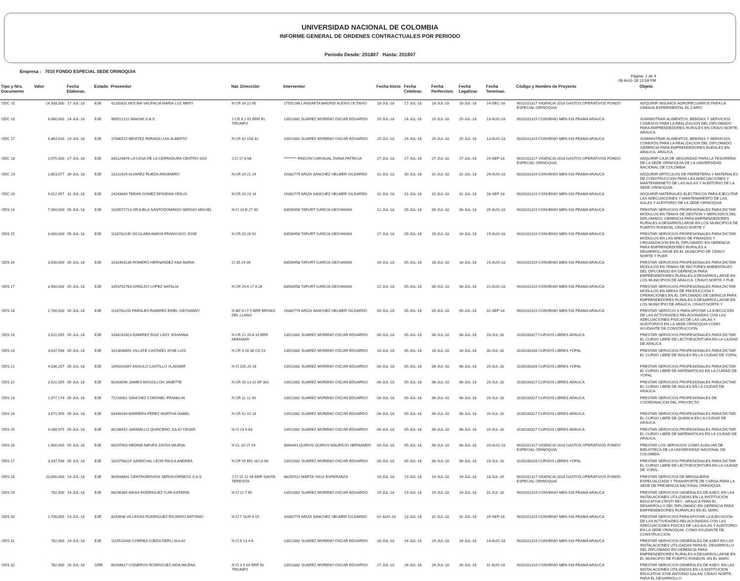UNIVERSIDAD NACIONAL DE COLOMBIA
INFORME GENERAL DE ORDENES CONTRACTUALES POR PERIODO
Periodo Desde: 201807 Hasta: 201807
Empresa : 7010 FONDO ESPECIAL SEDE ORINOQUIA
Pàgina: 1 de 4
08-AUG-18 12:59 PM
| Tipo y Nro. Documento | Valor | Fecha Elaborac. | Estado | Proveedor | Nat. Direcciòn | Interventor | Fecha Inicio | Fecha Celebrac. | Fecha Perfeccion. | Fecha Legalizac | Fecha Terminac. | Còdigo y Nombre de Proyecto | Objeto |
| --- | --- | --- | --- | --- | --- | --- | --- | --- | --- | --- | --- | --- | --- |
| ODC 15 | 14,508,000 | 17-JUL-18 | EJE | 41100831 MOLINA VALENCIA MARIA LUZ MERY | N CR 16 22 65 | 17591266 LANDAETA MADRID ALEXIS OCTAVIO | 18-JUL-18 | 17-JUL-18 | 18-JUL-18 | 18-JUL-18 | 14-DEC-18 | 9010101317 VIGENCIA 2018 GASTOS OPERATIVOS FONDO ESPECIAL ORINOQUIA | ADQUIRIR INSUMOS AGROPECUARIOS PARA LA GRANJA EXPERIMENTAL EL CAIRO |
| ODC 16 | 4,080,000 | 24-JUL-18 | EJE | 900512122 MAKIWI S.A.S. | J CR 8 2 61 BRR EL TRIUNFO | 13921882 SUAREZ MORENO OSCAR EDUARDO | 25-JUL-18 | 24-JUL-18 | 25-JUL-18 | 25-JUL-18 | 13-AUG-18 | 9020101319 CONVENIO MEN 916 PEAMA ARAUCA | SUMINISTRAR ALIMENTOS, BEBIDAS Y SERVICIOS CONEXOS PARA LA REALIZACION DEL DIPLOMADO PARA EMPRENDEDORES RURALES EN CRAVO NORTE, ARAUCA. |
| ODC 17 | 4,864,500 | 24-JUL-18 | EJE | 17586515 BENITEZ PARADA LUIS ALBERTO | N CR 42 15A 32 | 13921882 SUAREZ MORENO OSCAR EDUARDO | 25-JUL-18 | 24-JUL-18 | 25-JUL-18 | 25-JUL-18 | 13-AUG-18 | 9020101319 CONVENIO MEN 916 PEAMA ARAUCA | SUMINISTRAR ALIMENTOS, BEBIDAS Y SERVICIOS CONEXOS PARA LA REALIZACION DEL DIPLOMADO GERENCIA PARA EMPRENDEDORES RURALES EN ARAUCA, ARAUCA. |
| ODC 18 | 2,975,000 | 27-JUL-18 | EJE | 830126876 LA CASA DE LA CERRADURA CENTRO SAS | J Cl 17 8 68 | ********* RINCON CARVAJAL DIANA PATRICIA | 27-JUL-18 | 27-JUL-18 | 27-JUL-18 | 27-JUL-18 | 24-SEP-18 | 9010101317 VIGENCIA 2018 GASTOS OPERATIVOS FONDO ESPECIAL ORINOQUIA | ADQUIRIR CAJA DE SEGURIDAD PARA LA TESORERIA DE LA SEDE ORINOQUIA DE LA UNIVERSIDAD NACIONAL DE COLOMBIA |
| ODC 19 | 2,853,077 | 30-JUL-18 | EJE | 13222429 ALVAREZ RUEDA ARGEMIRO | N CR 19 21 24 | 19382779 ARIZA SANCHEZ HELMER GILDARDO | 31-JUL-18 | 30-JUL-18 | 31-JUL-18 | 31-JUL-18 | 29-AUG-18 | 9020101319 CONVENIO MEN 916 PEAMA ARAUCA | ADQUIRIR ARTICULOS DE FERRETERIA Y MATERIALES DE CONSTRUCCION PARA LAS ADECUACIONES Y MANTENIMINETO DE LAS AULAS Y AUDITORIO DE LA SEDE ORINOQUIA |
| ODC 20 | 4,012,957 | 31-JUL-18 | EJE | 24243669 TERAN GOMEZ EFIGENIA ODILIS | N CR 20 23 14 | 19382779 ARIZA SANCHEZ HELMER GILDARDO | 31-JUL-18 | 31-JUL-18 | 31-JUL-18 | 31-JUL-18 | 28-SEP-18 | 9020101319 CONVENIO MEN 916 PEAMA ARAUCA | ADQUIRIR MATERIALES ELECTRICOS PARA EJECUTAR LAS ADECUACIONES Y MANTENIMIENTO DE LAS AULAS Y AUDITORIO DE LA SEDE ORINOQUIA |
| ODS 14 | 7,000,000 | 05-JUL-18 | EJE | 1026572713 ORJUELA SANTODOMINGO SERGIO MIGUEL | N Cl 24 B 27 30 | 63500958 TAFURT GARCIA GEOVANNA | 12-JUL-18 | 05-JUL-18 | 06-JUL-18 | 06-JUL-18 | 25-AUG-18 | 9020101319 CONVENIO MEN 916 PEAMA ARAUCA | PRESTAR SERVICIOS PROFESIONALES PARA DICTAR MODULOS EN TEMAS DE GESTION Y MERCADOS DEL DIPLOMADO: GERENCIA PARA EMPRENDEDORES RURALES A DESARROLLARSE EN LOS MUNICIPIOS DE PUERTO RONDON, CRAVO NORTE Y |
| ODS 15 | 4,000,000 | 05-JUL-18 | EJE | 1116782245 SICULABA AMAYA FRANCISCO JOSE | N CR 20 28 52 | 63500958 TAFURT GARCIA GEOVANNA | 17-JUL-18 | 05-JUL-18 | 16-JUL-18 | 16-JUL-18 | 15-AUG-18 | 9020101319 CONVENIO MEN 916 PEAMA ARAUCA | PRESTAR SERVICIOS PROFESIONALES PARA DICTAR MODULOS EN LAS AREAS DE FINANZAS Y ORGANIZACION EN EL DIPLOMADO EN GERENCIA PARA EMPRENDEDORES RURALES A DESARROLLARSE EN EL MUNICIPIO DE CRAVO NORTE Y PUER |
| ODS 16 | 3,500,000 | 05-JUL-18 | EJE | 1032463135 ROMERO HERNANDEZ ANA MARIA | Cl 35 24 04 | 63500958 TAFURT GARCIA GEOVANNA | 19-JUL-18 | 05-JUL-18 | 18-JUL-18 | 18-JUL-18 | 15-AUG-18 | 9020101319 CONVENIO MEN 916 PEAMA ARAUCA | PRESTAR SERVICIOS PROFESIONALES PARA DICTAR MODULOS EN TEMAS DE FACTORES AMBIENTALES DEL DIPLOMADO EN GERENCIA PARA EMPRENDEDORES RURALES A DESARROLLARSE EN LOS MUNICIPIOS DE ARAUCA, CRAVO NORTE Y PUE |
| ODS 17 | 3,500,000 | 05-JUL-18 | EJE | 1053792763 GIRALDO LOPEZ NATALIA | N CR 29 A 17 A 26 | 63500958 TAFURT GARCIA GEOVANNA | 22-JUL-18 | 05-JUL-18 | 06-JUL-18 | 06-JUL-18 | 22-AUG-18 | 9020101319 CONVENIO MEN 916 PEAMA ARAUCA | PRESTAR SERVICIOS PROFESIONALES PARA DICTAR MODULOS EN AREAS DE PRODUCCION Y OPERACIONES EN EL DIPLOMADO DE GERNCIA PARA EMPRENDEDORES RURALES A DESARROLLARSE EN LOS MUNICIPIO DE ARAUCA, CRAVO NORTE Y |
| ODS 18 | 2,700,000 | 05-JUL-18 | EJE | 1116781241 PARALES RAMIREZ EIDEL GEOVANNY | N MZ 8 LT 5 BRR BRISAS DEL LLANO | 19382779 ARIZA SANCHEZ HELMER GILDARDO | 05-JUL-18 | 05-JUL-18 | 05-JUL-18 | 05-JUL-18 | 02-SEP-18 | 9020101319 CONVENIO MEN 916 PEAMA ARAUCA | PRESTAR SERVICIO S PARA APOYAR LA EJECUCION DE LAS ACTIVIDADES RELACIONADAS CON LAS ADECUACIONES FISICAS DE LAS UALAS Y AUDITORIOS EN LA SEDE ORINOQUIA COMO AYUDANTE DE CONSTRUCCION. |
| ODS 19 | 3,522,055 | 05-JUL-18 | EJE | 1094242823 RAMIREZ RUIZ LADY JOHANNA | N CR 21 26 A 19 BRR MIRAMAR | 13921882 SUAREZ MORENO OSCAR EDUARDO | 06-JUL-18 | 05-JUL-18 | 06-JUL-18 | 06-JUL-18 | 20-JUL-18 | 3100100327 CURSOS LIBRES ARAUCA | PRESTAR SERVICIOS PROFESIONALES PARA DICTAR EL CURSO LIBRE DE LECTOESCRITURA EN LA CIUDAD DE ARAUCA |
| ODS 20 | 3,637,598 | 05-JUL-18 | EJE | 1013636691 VILLATE CASTAÑO JOSE LUIS | N CR 3 16 36 CA 19 | 13921882 SUAREZ MORENO OSCAR EDUARDO | 16-JUL-18 | 05-JUL-18 | 16-JUL-18 | 16-JUL-18 | 30-JUL-18 | 3100100328 CURSOS LIBRES YOPAL | PRESTAR SERVICIOS PROFESIONALES PARA DICTAR EL CURSO LIBRE DE INGLES EN LA CIUDAD DE YOPAL |
| ODS 21 | 4,036,207 | 05-JUL-18 | EJE | 1099204397 ANGULO CASTILLO VLADIMIR | N Cl 105 25 28 | 13921882 SUAREZ MORENO OSCAR EDUARDO | 06-JUL-18 | 05-JUL-18 | 06-JUL-18 | 06-JUL-18 | 20-JUL-18 | 3100100328 CURSOS LIBRES YOPAL | PRESTAR SERVICIOS PROFESIONALES PARA DICTAR EL CURSO LIBRE DE MATEMATICAS EN LA CUIDAD DE YOPAL |
| ODS 22 | 3,522,055 | 05-JUL-18 | EJE | 60263596 JAIMES MOGOLLON JANETTE | N CR 16 13 22 AP 301 | 13921882 SUAREZ MORENO OSCAR EDUARDO | 06-JUL-18 | 05-JUL-18 | 06-JUL-18 | 06-JUL-18 | 20-JUL-18 | 3100100327 CURSOS LIBRES ARAUCA | PRESTAR SERVICIOS PROFESIONALES PARA DICTAR EL CURSO LIBRE DE INGLES EN LA CIUDAD DE ARAUCA |
| ODS 23 | 1,977,174 | 05-JUL-18 | EJE | 72216001 SANCHEZ CORONEL FRANKLIN | N CR 11 12 40 | 13921882 SUAREZ MORENO OSCAR EDUARDO | 06-JUL-18 | 05-JUL-18 | 06-JUL-18 | 06-JUL-18 | 20-JUL-18 | 3100100327 CURSOS LIBRES ARAUCA | PRESTAR SERVICIOS PROFESIONALES DE COORDINACION DEL PROYECTO |
| ODS 24 | 3,671,455 | 05-JUL-18 | EJE | 63449264 BARRERA PEREZ MARTHA ISABEL | N CR 41 15 14 | 13921882 SUAREZ MORENO OSCAR EDUARDO | 06-JUL-18 | 05-JUL-18 | 06-JUL-18 | 06-JUL-18 | 20-JUL-18 | 3100100327 CURSOS LIBRES ARAUCA | PRESTAR SERVICIOS PROFESIONALES PARA DICTAR EL CURSO LIBRE DE QUIMICA EN LA CIUDAD DE ARAUCA |
| ODS 25 | 4,288,975 | 05-JUL-18 | EJE | 80188452 JARAMILLO QUINCENO JULIO CESAR | N Cl 23 9 83 | 13921882 SUAREZ MORENO OSCAR EDUARDO | 06-JUL-18 | 05-JUL-18 | 06-JUL-18 | 06-JUL-18 | 20-JUL-18 | 3100100327 CURSOS LIBRES ARAUCA | PRESTAR SERVICIOS PROFESIONALES PARA DICTAR EL CURSO LIBRE DE MATEMATICAS EN LA CIUDAD DE ARAUCA. |
| ODS 26 | 2,900,000 | 05-JUL-18 | EJE | 68297903 MEDINA NIEVES ZAYDA MILENA | N CL 20 27 19 | 3096443 QUIROS QUIROS MAURICIO HERNANDO | 09-JUL-18 | 05-JUL-18 | 06-JUL-18 | 06-JUL-18 | 20-AUG-18 | 9010101317 VIGENCIA 2018 GASTOS OPERATIVOS FONDO ESPECIAL ORINOQUIA | PRESTAR LOS SERVICIOS COMO AUXILIAR DE BIBLIOTECA DE LA UNIVERSIDAD NACIONAL DE COLOMBIA |
| ODS 27 | 3,437,598 | 05-JUL-18 | EJE | 1020798224 SANDOVAL LEON PAULA ANDREA | N CR 55 BIS 161 A 68 | 13921882 SUAREZ MORENO OSCAR EDUARDO | 06-JUL-18 | 05-JUL-18 | 06-JUL-18 | 06-JUL-18 | 20-JUL-18 | 3100100328 CURSOS LIBRES YOPAL | PRESTAR SERVICIOS PROFESIONALES PARA DICTAR EL CURSO LIBRE DE LECTOESCRITURA EN LA CIUDAD DE YOPAL. |
| ODS 28 | 10,000,000 | 19-JUL-18 | EJE | 900938641 CENTROENVIOS SERVICORREOS S.A.S | J Cl 15 22 34 BRR SANTA TERESITA | 68292912 MARTA YALVI ESPERANZA | 19-JUL-18 | 19-JUL-18 | 19-JUL-18 | 19-JUL-18 | 18-JUL-19 | 9010101317 VIGENCIA 2018 GASTOS OPERATIVOS FONDO ESPECIAL ORINOQUIA | PRESTAR SERVICIOS DE MENSAJERIA ESPECIALIZADA Y TRANSPORTE DE CARGA PARA LA SEDE DE PRESENCIA NACIONAL ORINOQUIA |
| ODS 29 | 782,000 | 19-JUL-18 | EJE | 68298365 ARIAS RODRIGUEZ YURI KATERIN | N Cl 11 7 95 | 13921882 SUAREZ MORENO OSCAR EDUARDO | 19-JUL-18 | 19-JUL-18 | 19-JUL-18 | 19-JUL-18 | 31-JUL-18 | 9020101319 CONVENIO MEN 916 PEAMA ARAUCA | PRESTAR SERVICIOS GENERALES DE ASEO, EN LAS INSTALACIONES UTILIZADAS EN LA INSTITUCION EDUCATIVA CRISTI REY - ARAUCA PARA EL DESARROLLO DEL DIPLOMADO EN GERENCIA PARA EMPRENDEDORES RURARLES EN EL MARC |
| ODS 30 | 2,700,000 | 23-JUL-18 | EJE | 8293936 VILLEGAS RODRIGUEZ RICARDO ANTONIO | N Cl 7 SUR 4 15 | 19382779 ARIZA SANCHEZ HELMER GILDARDO | 01-AUG-18 | 23-JUL-18 | 31-JUL-18 | 31-JUL-18 | 29-SEP-18 | 9020101319 CONVENIO MEN 916 PEAMA ARAUCA | PRESTAR SERVICIOS PARA APOYAR LA EJECUCION DE LAS ACTIVIDADES RELACIONADAS CON LAS ADECUACIONES FISICAS DE LAS AULAS Y AUDITORIO EN LA SEDE ORINOQUIA, COMO AYUDANTE DE CONSTRUCCION. |
| ODS 31 | 782,000 | 24-JUL-18 | EJE | 1119510400 CORREA OJEDA DERLI SULAY | N Cl 6 13 4 A | 13921882 SUAREZ MORENO OSCAR EDUARDO | 26-JUL-18 | 24-JUL-18 | 24-JUL-18 | 24-JUL-18 | 14-AUG-18 | 9020101319 CONVENIO MEN 916 PEAMA ARAUCA | PRESTAR SERVICIOS GENERALES DE ASEO EN LAS INSTALACIONES UTILIZADAS PARA EL DESARROLLO DEL DIPLOMADO EN GERENCIA PARA EMPRENDEDORES RURALES A DESARROLLARSE EN EL MUNICIPIO DE PUERTO RONDON, EN EL MARC |
| ODS 32 | 782,000 | 26-JUL-18 | GRB | 60264817 CISNEROS RODRIGUEZ AIDA MILENA | N Cl 3 9 04 BRR EL TRIUNFO | 13921882 SUAREZ MORENO OSCAR EDUARDO | 27-JUL-18 | 26-JUL-18 | 26-JUL-18 | 26-JUL-18 | 11-AUG-18 | 9020101319 CONVENIO MEN 916 PEAMA ARAUCA | PRESTAR SERVICIOS GENERALES DE ASEO, EN LAS INSTALACIONES UTILIZADAS EN LA INSTITUCION EDUCATIVA JOSE ANTONIO GALAN, CRAVO NORTE, PARA EL DESARROLLO |